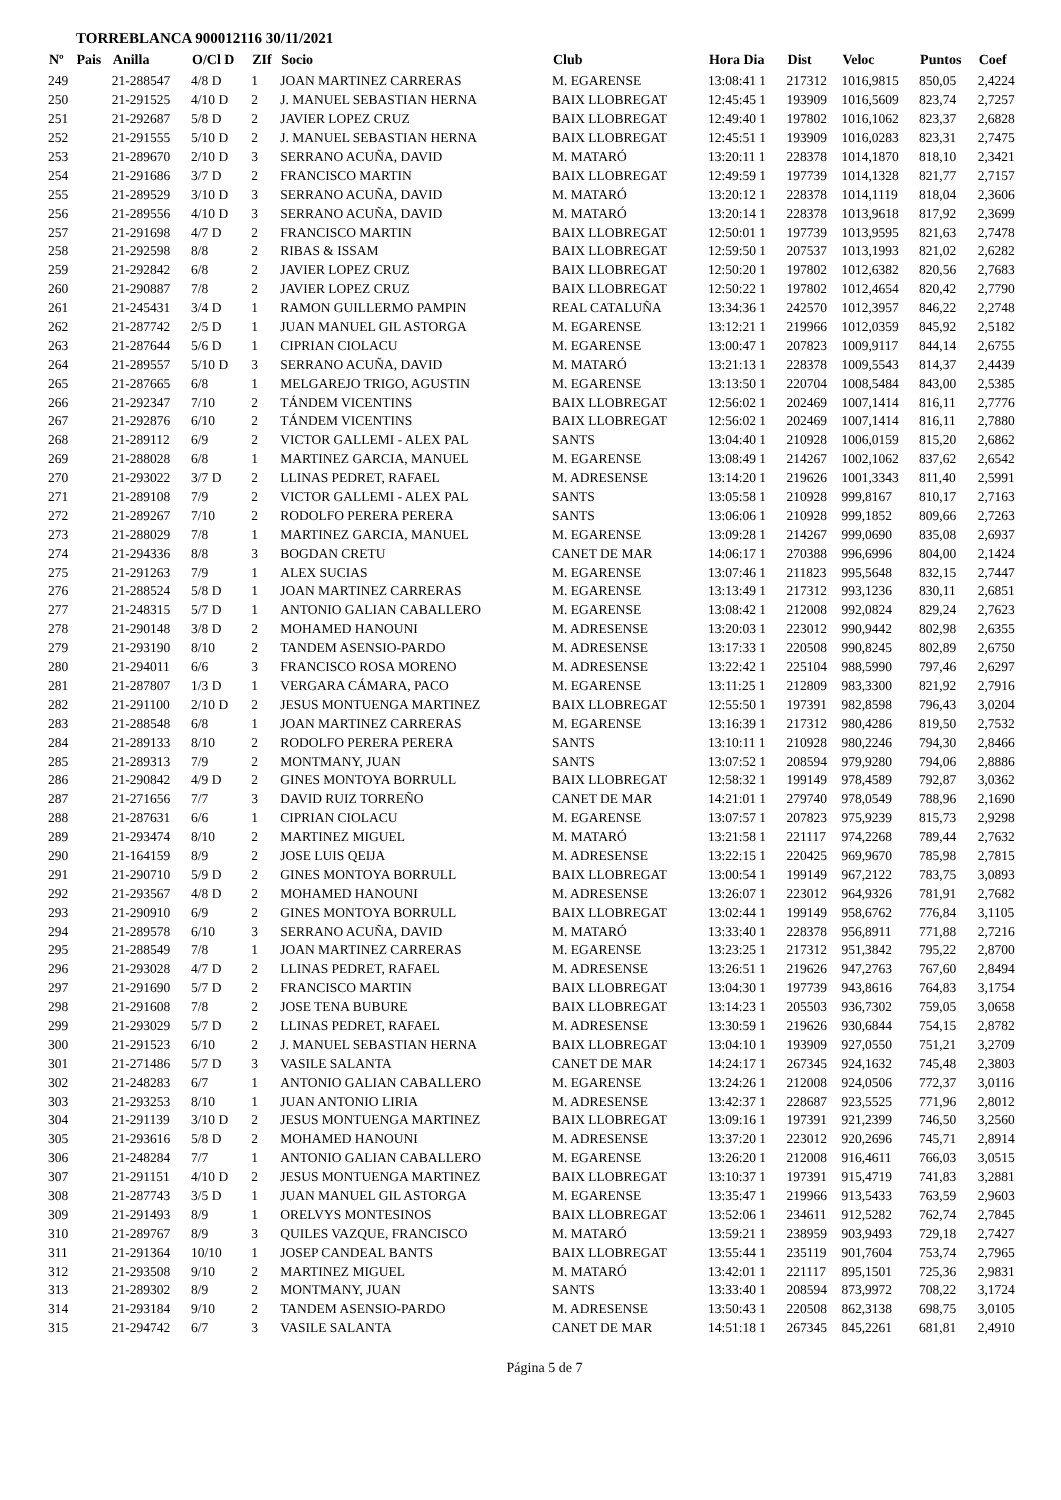TORREBLANCA 900012116 30/11/2021
| Nº | Pais | Anilla | O/Cl D | ZIf | Socio | Club | Hora Dia | Dist | Veloc | Puntos | Coef |
| --- | --- | --- | --- | --- | --- | --- | --- | --- | --- | --- | --- |
| 249 | | 21-288547 | 4/8 D | 1 | JOAN MARTINEZ CARRERAS | M. EGARENSE | 13:08:41 1 | 217312 | 1016,9815 | 850,05 | 2,4224 |
| 250 | | 21-291525 | 4/10 D | 2 | J. MANUEL SEBASTIAN HERNA | BAIX LLOBREGAT | 12:45:45 1 | 193909 | 1016,5609 | 823,74 | 2,7257 |
| 251 | | 21-292687 | 5/8 D | 2 | JAVIER LOPEZ CRUZ | BAIX LLOBREGAT | 12:49:40 1 | 197802 | 1016,1062 | 823,37 | 2,6828 |
| 252 | | 21-291555 | 5/10 D | 2 | J. MANUEL SEBASTIAN HERNA | BAIX LLOBREGAT | 12:45:51 1 | 193909 | 1016,0283 | 823,31 | 2,7475 |
| 253 | | 21-289670 | 2/10 D | 3 | SERRANO ACUÑA, DAVID | M. MATARÓ | 13:20:11 1 | 228378 | 1014,1870 | 818,10 | 2,3421 |
| 254 | | 21-291686 | 3/7 D | 2 | FRANCISCO MARTIN | BAIX LLOBREGAT | 12:49:59 1 | 197739 | 1014,1328 | 821,77 | 2,7157 |
| 255 | | 21-289529 | 3/10 D | 3 | SERRANO ACUÑA, DAVID | M. MATARÓ | 13:20:12 1 | 228378 | 1014,1119 | 818,04 | 2,3606 |
| 256 | | 21-289556 | 4/10 D | 3 | SERRANO ACUÑA, DAVID | M. MATARÓ | 13:20:14 1 | 228378 | 1013,9618 | 817,92 | 2,3699 |
| 257 | | 21-291698 | 4/7 D | 2 | FRANCISCO MARTIN | BAIX LLOBREGAT | 12:50:01 1 | 197739 | 1013,9595 | 821,63 | 2,7478 |
| 258 | | 21-292598 | 8/8 | 2 | RIBAS & ISSAM | BAIX LLOBREGAT | 12:59:50 1 | 207537 | 1013,1993 | 821,02 | 2,6282 |
| 259 | | 21-292842 | 6/8 | 2 | JAVIER LOPEZ CRUZ | BAIX LLOBREGAT | 12:50:20 1 | 197802 | 1012,6382 | 820,56 | 2,7683 |
| 260 | | 21-290887 | 7/8 | 2 | JAVIER LOPEZ CRUZ | BAIX LLOBREGAT | 12:50:22 1 | 197802 | 1012,4654 | 820,42 | 2,7790 |
| 261 | | 21-245431 | 3/4 D | 1 | RAMON GUILLERMO PAMPIN | REAL CATALUÑA | 13:34:36 1 | 242570 | 1012,3957 | 846,22 | 2,2748 |
| 262 | | 21-287742 | 2/5 D | 1 | JUAN MANUEL GIL ASTORGA | M. EGARENSE | 13:12:21 1 | 219966 | 1012,0359 | 845,92 | 2,5182 |
| 263 | | 21-287644 | 5/6 D | 1 | CIPRIAN CIOLACU | M. EGARENSE | 13:00:47 1 | 207823 | 1009,9117 | 844,14 | 2,6755 |
| 264 | | 21-289557 | 5/10 D | 3 | SERRANO ACUÑA, DAVID | M. MATARÓ | 13:21:13 1 | 228378 | 1009,5543 | 814,37 | 2,4439 |
| 265 | | 21-287665 | 6/8 | 1 | MELGAREJO TRIGO, AGUSTIN | M. EGARENSE | 13:13:50 1 | 220704 | 1008,5484 | 843,00 | 2,5385 |
| 266 | | 21-292347 | 7/10 | 2 | TÁNDEM VICENTINS | BAIX LLOBREGAT | 12:56:02 1 | 202469 | 1007,1414 | 816,11 | 2,7776 |
| 267 | | 21-292876 | 6/10 | 2 | TÁNDEM VICENTINS | BAIX LLOBREGAT | 12:56:02 1 | 202469 | 1007,1414 | 816,11 | 2,7880 |
| 268 | | 21-289112 | 6/9 | 2 | VICTOR GALLEMI - ALEX PAL | SANTS | 13:04:40 1 | 210928 | 1006,0159 | 815,20 | 2,6862 |
| 269 | | 21-288028 | 6/8 | 1 | MARTINEZ GARCIA, MANUEL | M. EGARENSE | 13:08:49 1 | 214267 | 1002,1062 | 837,62 | 2,6542 |
| 270 | | 21-293022 | 3/7 D | 2 | LLINAS PEDRET, RAFAEL | M. ADRESENSE | 13:14:20 1 | 219626 | 1001,3343 | 811,40 | 2,5991 |
| 271 | | 21-289108 | 7/9 | 2 | VICTOR GALLEMI - ALEX PAL | SANTS | 13:05:58 1 | 210928 | 999,8167 | 810,17 | 2,7163 |
| 272 | | 21-289267 | 7/10 | 2 | RODOLFO PERERA PERERA | SANTS | 13:06:06 1 | 210928 | 999,1852 | 809,66 | 2,7263 |
| 273 | | 21-288029 | 7/8 | 1 | MARTINEZ GARCIA, MANUEL | M. EGARENSE | 13:09:28 1 | 214267 | 999,0690 | 835,08 | 2,6937 |
| 274 | | 21-294336 | 8/8 | 3 | BOGDAN CRETU | CANET DE MAR | 14:06:17 1 | 270388 | 996,6996 | 804,00 | 2,1424 |
| 275 | | 21-291263 | 7/9 | 1 | ALEX SUCIAS | M. EGARENSE | 13:07:46 1 | 211823 | 995,5648 | 832,15 | 2,7447 |
| 276 | | 21-288524 | 5/8 D | 1 | JOAN MARTINEZ CARRERAS | M. EGARENSE | 13:13:49 1 | 217312 | 993,1236 | 830,11 | 2,6851 |
| 277 | | 21-248315 | 5/7 D | 1 | ANTONIO GALIAN CABALLERO | M. EGARENSE | 13:08:42 1 | 212008 | 992,0824 | 829,24 | 2,7623 |
| 278 | | 21-290148 | 3/8 D | 2 | MOHAMED HANOUNI | M. ADRESENSE | 13:20:03 1 | 223012 | 990,9442 | 802,98 | 2,6355 |
| 279 | | 21-293190 | 8/10 | 2 | TANDEM ASENSIO-PARDO | M. ADRESENSE | 13:17:33 1 | 220508 | 990,8245 | 802,89 | 2,6750 |
| 280 | | 21-294011 | 6/6 | 3 | FRANCISCO ROSA MORENO | M. ADRESENSE | 13:22:42 1 | 225104 | 988,5990 | 797,46 | 2,6297 |
| 281 | | 21-287807 | 1/3 D | 1 | VERGARA CÁMARA, PACO | M. EGARENSE | 13:11:25 1 | 212809 | 983,3300 | 821,92 | 2,7916 |
| 282 | | 21-291100 | 2/10 D | 2 | JESUS MONTUENGA MARTINEZ | BAIX LLOBREGAT | 12:55:50 1 | 197391 | 982,8598 | 796,43 | 3,0204 |
| 283 | | 21-288548 | 6/8 | 1 | JOAN MARTINEZ CARRERAS | M. EGARENSE | 13:16:39 1 | 217312 | 980,4286 | 819,50 | 2,7532 |
| 284 | | 21-289133 | 8/10 | 2 | RODOLFO PERERA PERERA | SANTS | 13:10:11 1 | 210928 | 980,2246 | 794,30 | 2,8466 |
| 285 | | 21-289313 | 7/9 | 2 | MONTMANY, JUAN | SANTS | 13:07:52 1 | 208594 | 979,9280 | 794,06 | 2,8886 |
| 286 | | 21-290842 | 4/9 D | 2 | GINES MONTOYA BORRULL | BAIX LLOBREGAT | 12:58:32 1 | 199149 | 978,4589 | 792,87 | 3,0362 |
| 287 | | 21-271656 | 7/7 | 3 | DAVID RUIZ TORREÑO | CANET DE MAR | 14:21:01 1 | 279740 | 978,0549 | 788,96 | 2,1690 |
| 288 | | 21-287631 | 6/6 | 1 | CIPRIAN CIOLACU | M. EGARENSE | 13:07:57 1 | 207823 | 975,9239 | 815,73 | 2,9298 |
| 289 | | 21-293474 | 8/10 | 2 | MARTINEZ MIGUEL | M. MATARÓ | 13:21:58 1 | 221117 | 974,2268 | 789,44 | 2,7632 |
| 290 | | 21-164159 | 8/9 | 2 | JOSE LUIS QEIJA | M. ADRESENSE | 13:22:15 1 | 220425 | 969,9670 | 785,98 | 2,7815 |
| 291 | | 21-290710 | 5/9 D | 2 | GINES MONTOYA BORRULL | BAIX LLOBREGAT | 13:00:54 1 | 199149 | 967,2122 | 783,75 | 3,0893 |
| 292 | | 21-293567 | 4/8 D | 2 | MOHAMED HANOUNI | M. ADRESENSE | 13:26:07 1 | 223012 | 964,9326 | 781,91 | 2,7682 |
| 293 | | 21-290910 | 6/9 | 2 | GINES MONTOYA BORRULL | BAIX LLOBREGAT | 13:02:44 1 | 199149 | 958,6762 | 776,84 | 3,1105 |
| 294 | | 21-289578 | 6/10 | 3 | SERRANO ACUÑA, DAVID | M. MATARÓ | 13:33:40 1 | 228378 | 956,8911 | 771,88 | 2,7216 |
| 295 | | 21-288549 | 7/8 | 1 | JOAN MARTINEZ CARRERAS | M. EGARENSE | 13:23:25 1 | 217312 | 951,3842 | 795,22 | 2,8700 |
| 296 | | 21-293028 | 4/7 D | 2 | LLINAS PEDRET, RAFAEL | M. ADRESENSE | 13:26:51 1 | 219626 | 947,2763 | 767,60 | 2,8494 |
| 297 | | 21-291690 | 5/7 D | 2 | FRANCISCO MARTIN | BAIX LLOBREGAT | 13:04:30 1 | 197739 | 943,8616 | 764,83 | 3,1754 |
| 298 | | 21-291608 | 7/8 | 2 | JOSE TENA BUBURE | BAIX LLOBREGAT | 13:14:23 1 | 205503 | 936,7302 | 759,05 | 3,0658 |
| 299 | | 21-293029 | 5/7 D | 2 | LLINAS PEDRET, RAFAEL | M. ADRESENSE | 13:30:59 1 | 219626 | 930,6844 | 754,15 | 2,8782 |
| 300 | | 21-291523 | 6/10 | 2 | J. MANUEL SEBASTIAN HERNA | BAIX LLOBREGAT | 13:04:10 1 | 193909 | 927,0550 | 751,21 | 3,2709 |
| 301 | | 21-271486 | 5/7 D | 3 | VASILE SALANTA | CANET DE MAR | 14:24:17 1 | 267345 | 924,1632 | 745,48 | 2,3803 |
| 302 | | 21-248283 | 6/7 | 1 | ANTONIO GALIAN CABALLERO | M. EGARENSE | 13:24:26 1 | 212008 | 924,0506 | 772,37 | 3,0116 |
| 303 | | 21-293253 | 8/10 | 1 | JUAN ANTONIO LIRIA | M. ADRESENSE | 13:42:37 1 | 228687 | 923,5525 | 771,96 | 2,8012 |
| 304 | | 21-291139 | 3/10 D | 2 | JESUS MONTUENGA MARTINEZ | BAIX LLOBREGAT | 13:09:16 1 | 197391 | 921,2399 | 746,50 | 3,2560 |
| 305 | | 21-293616 | 5/8 D | 2 | MOHAMED HANOUNI | M. ADRESENSE | 13:37:20 1 | 223012 | 920,2696 | 745,71 | 2,8914 |
| 306 | | 21-248284 | 7/7 | 1 | ANTONIO GALIAN CABALLERO | M. EGARENSE | 13:26:20 1 | 212008 | 916,4611 | 766,03 | 3,0515 |
| 307 | | 21-291151 | 4/10 D | 2 | JESUS MONTUENGA MARTINEZ | BAIX LLOBREGAT | 13:10:37 1 | 197391 | 915,4719 | 741,83 | 3,2881 |
| 308 | | 21-287743 | 3/5 D | 1 | JUAN MANUEL GIL ASTORGA | M. EGARENSE | 13:35:47 1 | 219966 | 913,5433 | 763,59 | 2,9603 |
| 309 | | 21-291493 | 8/9 | 1 | ORELVYS MONTESINOS | BAIX LLOBREGAT | 13:52:06 1 | 234611 | 912,5282 | 762,74 | 2,7845 |
| 310 | | 21-289767 | 8/9 | 3 | QUILES VAZQUE, FRANCISCO | M. MATARÓ | 13:59:21 1 | 238959 | 903,9493 | 729,18 | 2,7427 |
| 311 | | 21-291364 | 10/10 | 1 | JOSEP CANDEAL BANTS | BAIX LLOBREGAT | 13:55:44 1 | 235119 | 901,7604 | 753,74 | 2,7965 |
| 312 | | 21-293508 | 9/10 | 2 | MARTINEZ MIGUEL | M. MATARÓ | 13:42:01 1 | 221117 | 895,1501 | 725,36 | 2,9831 |
| 313 | | 21-289302 | 8/9 | 2 | MONTMANY, JUAN | SANTS | 13:33:40 1 | 208594 | 873,9972 | 708,22 | 3,1724 |
| 314 | | 21-293184 | 9/10 | 2 | TANDEM ASENSIO-PARDO | M. ADRESENSE | 13:50:43 1 | 220508 | 862,3138 | 698,75 | 3,0105 |
| 315 | | 21-294742 | 6/7 | 3 | VASILE SALANTA | CANET DE MAR | 14:51:18 1 | 267345 | 845,2261 | 681,81 | 2,4910 |
Página 5 de 7